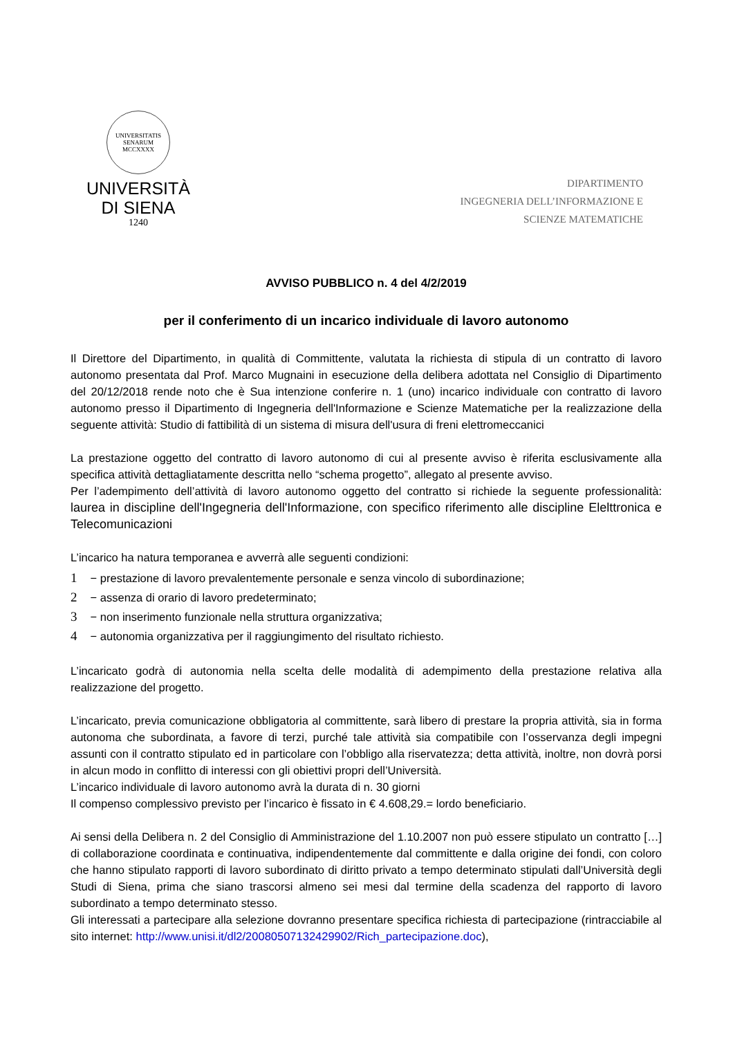UNIVERSITATIS SENARUM MCCXXXX
UNIVERSITÀ
DI SIENA
1240
DIPARTIMENTO
INGEGNERIA DELL’INFORMAZIONE E
SCIENZE MATEMATICHE
AVVISO PUBBLICO n. 4 del 4/2/2019
per il conferimento di un incarico individuale di lavoro autonomo
Il Direttore del Dipartimento, in qualità di Committente, valutata la richiesta di stipula di un contratto di lavoro autonomo presentata dal Prof. Marco Mugnaini in esecuzione della delibera adottata nel Consiglio di Dipartimento del 20/12/2018 rende noto che è Sua intenzione conferire n. 1 (uno) incarico individuale con contratto di lavoro autonomo presso il Dipartimento di Ingegneria dell'Informazione e Scienze Matematiche per la realizzazione della seguente attività: Studio di fattibilità di un sistema di misura dell'usura di freni elettromeccanici
La prestazione oggetto del contratto di lavoro autonomo di cui al presente avviso è riferita esclusivamente alla specifica attività dettagliatamente descritta nello “schema progetto”, allegato al presente avviso.
Per l’adempimento dell’attività di lavoro autonomo oggetto del contratto si richiede la seguente professionalità: laurea in discipline dell'Ingegneria dell'Informazione, con specifico riferimento alle discipline Elelttronica e Telecomunicazioni
L’incarico ha natura temporanea e avverrà alle seguenti condizioni:
1 − prestazione di lavoro prevalentemente personale e senza vincolo di subordinazione;
2 − assenza di orario di lavoro predeterminato;
3 − non inserimento funzionale nella struttura organizzativa;
4 − autonomia organizzativa per il raggiungimento del risultato richiesto.
L’incaricato godrà di autonomia nella scelta delle modalità di adempimento della prestazione relativa alla realizzazione del progetto.
L’incaricato, previa comunicazione obbligatoria al committente, sarà libero di prestare la propria attività, sia in forma autonoma che subordinata, a favore di terzi, purché tale attività sia compatibile con l’osservanza degli impegni assunti con il contratto stipulato ed in particolare con l’obbligo alla riservatezza; detta attività, inoltre, non dovrà porsi in alcun modo in conflitto di interessi con gli obiettivi propri dell’Università.
L’incarico individuale di lavoro autonomo avrà la durata di n. 30 giorni
Il compenso complessivo previsto per l’incarico è fissato in € 4.608,29.= lordo beneficiario.
Ai sensi della Delibera n. 2 del Consiglio di Amministrazione del 1.10.2007 non può essere stipulato un contratto […] di collaborazione coordinata e continuativa, indipendentemente dal committente e dalla origine dei fondi, con coloro che hanno stipulato rapporti di lavoro subordinato di diritto privato a tempo determinato stipulati dall’Università degli Studi di Siena, prima che siano trascorsi almeno sei mesi dal termine della scadenza del rapporto di lavoro subordinato a tempo determinato stesso.
Gli interessati a partecipare alla selezione dovranno presentare specifica richiesta di partecipazione (rintracciabile al sito internet: http://www.unisi.it/dl2/20080507132429902/Rich_partecipazione.doc),